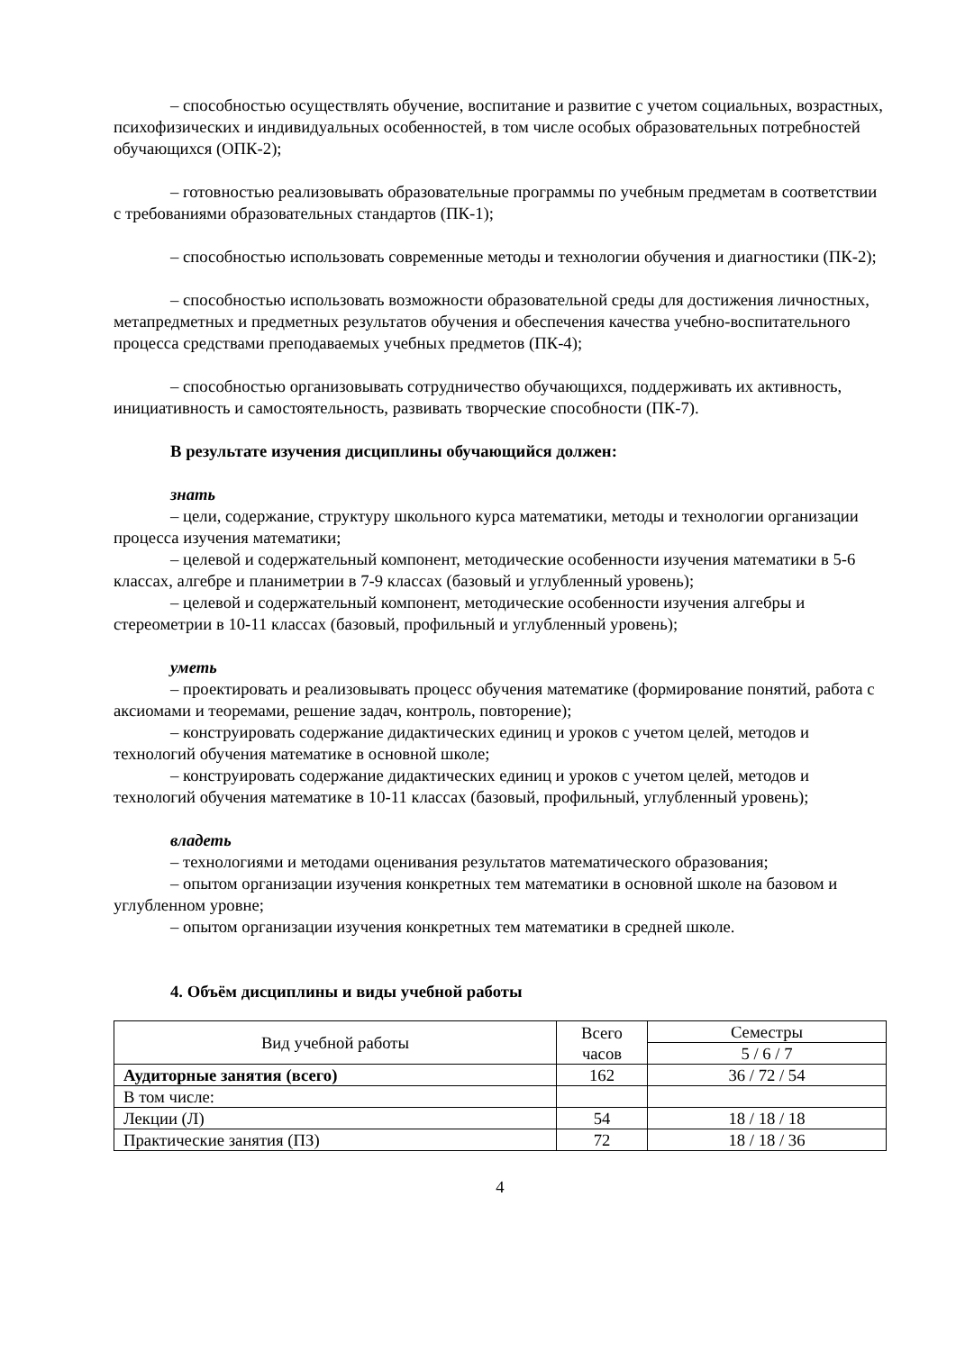– способностью осуществлять обучение, воспитание и развитие с учетом социальных, возрастных, психофизических и индивидуальных особенностей, в том числе особых образовательных потребностей обучающихся (ОПК-2);
– готовностью реализовывать образовательные программы по учебным предметам в соответствии с требованиями образовательных стандартов (ПК-1);
– способностью использовать современные методы и технологии обучения и диагностики (ПК-2);
– способностью использовать возможности образовательной среды для достижения личностных, метапредметных и предметных результатов обучения и обеспечения качества учебно-воспитательного процесса средствами преподаваемых учебных предметов (ПК-4);
– способностью организовывать сотрудничество обучающихся, поддерживать их активность, инициативность и самостоятельность, развивать творческие способности (ПК-7).
В результате изучения дисциплины обучающийся должен:
знать
– цели, содержание, структуру школьного курса математики, методы и технологии организации процесса изучения математики;
– целевой и содержательный компонент, методические особенности изучения математики в 5-6 классах, алгебре и планиметрии в 7-9 классах (базовый и углубленный уровень);
– целевой и содержательный компонент, методические особенности изучения алгебры и стереометрии в 10-11 классах (базовый, профильный и углубленный уровень);
уметь
– проектировать и реализовывать процесс обучения математике (формирование понятий, работа с аксиомами и теоремами, решение задач, контроль, повторение);
– конструировать содержание дидактических единиц и уроков с учетом целей, методов и технологий обучения математике в основной школе;
– конструировать содержание дидактических единиц и уроков с учетом целей, методов и технологий обучения математике в 10-11 классах (базовый, профильный, углубленный уровень);
владеть
– технологиями и методами оценивания результатов математического образования;
– опытом организации изучения конкретных тем математики в основной школе на базовом и углубленном уровне;
– опытом организации изучения конкретных тем математики в средней школе.
4. Объём дисциплины и виды учебной работы
| Вид учебной работы | Всего часов | Семестры |
| | | 5 / 6 / 7 |
| Аудиторные занятия (всего) | 162 | 36 / 72 / 54 |
| В том числе: | | |
| Лекции (Л) | 54 | 18 / 18 / 18 |
| Практические занятия (ПЗ) | 72 | 18 / 18 / 36 |
4